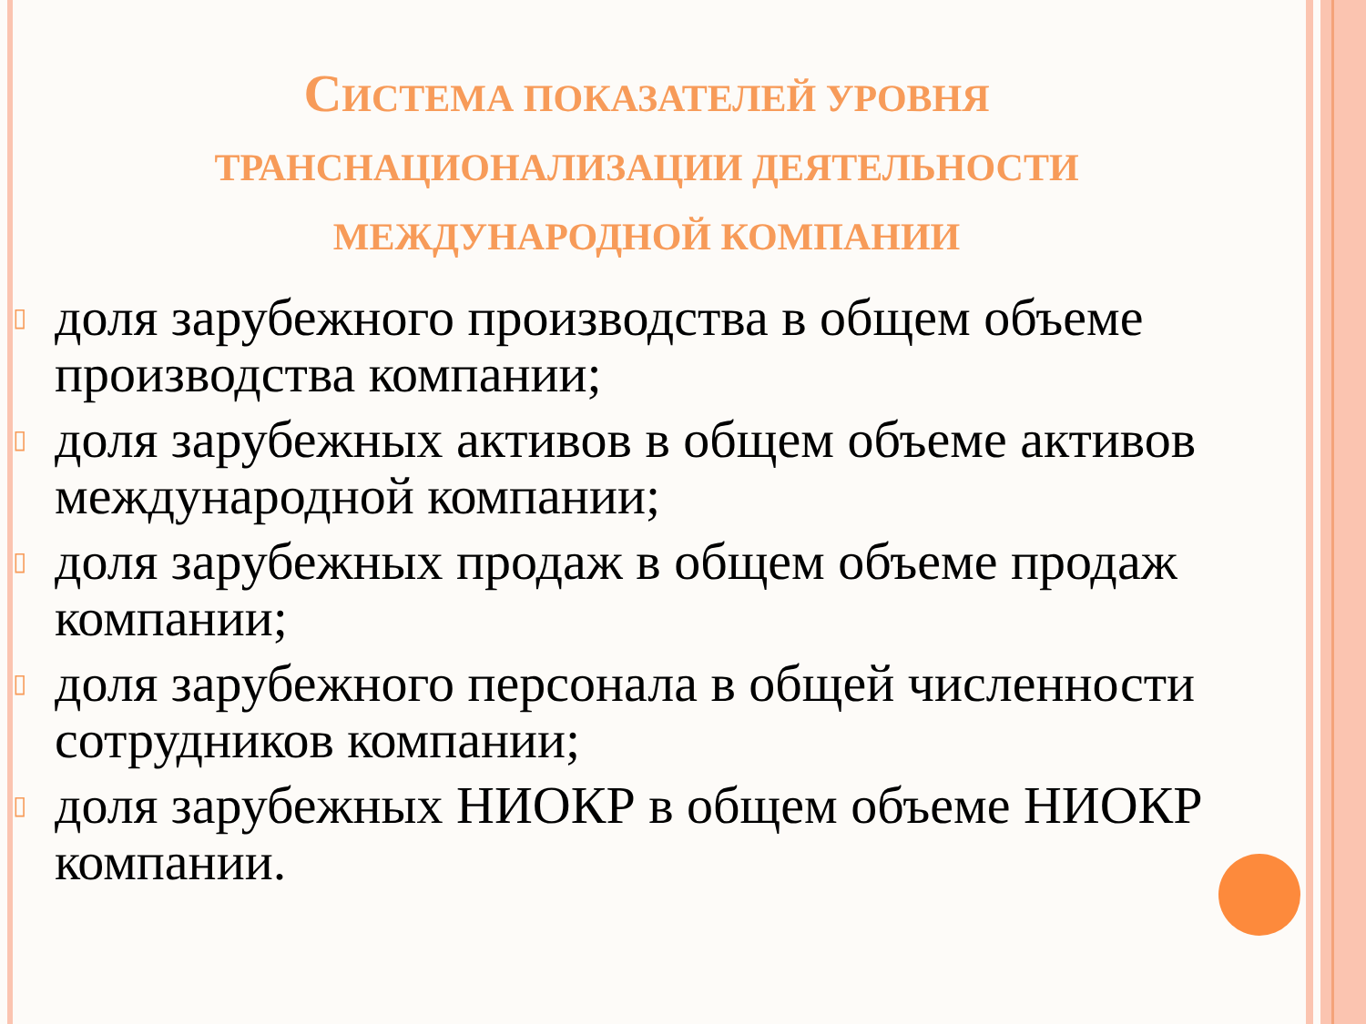СИСТЕМА ПОКАЗАТЕЛЕЙ УРОВНЯ ТРАНСНАЦИОНАЛИЗАЦИИ ДЕЯТЕЛЬНОСТИ МЕЖДУНАРОДНОЙ КОМПАНИИ
▯ доля зарубежного производства в общем объеме производства компании;
▯ доля зарубежных активов в общем объеме активов международной компании;
▯ доля зарубежных продаж в общем объеме продаж компании;
▯ доля зарубежного персонала в общей численности сотрудников компании;
▯ доля зарубежных НИОКР в общем объеме НИОКР компании.